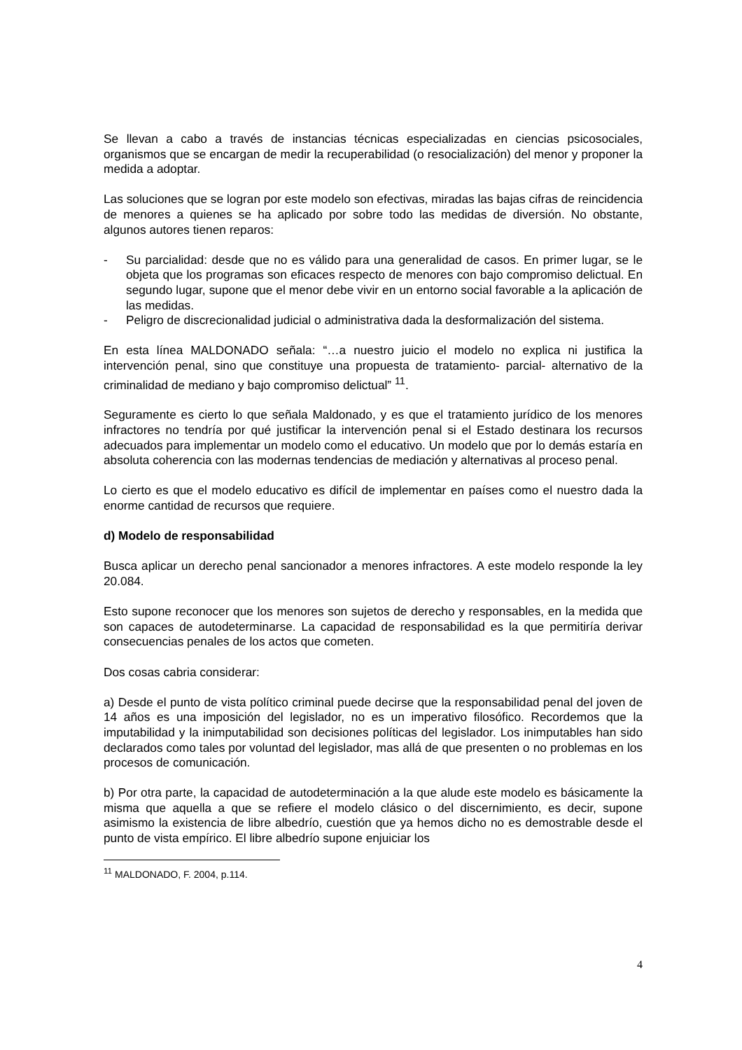Se llevan a cabo a través de instancias técnicas especializadas en ciencias psicosociales, organismos que se encargan de medir la recuperabilidad (o resocialización) del menor y proponer la medida a adoptar.
Las soluciones que se logran por este modelo son efectivas, miradas las bajas cifras de reincidencia de menores a quienes se ha aplicado por sobre todo las medidas de diversión. No obstante, algunos autores tienen reparos:
- Su parcialidad: desde que no es válido para una generalidad de casos. En primer lugar, se le objeta que los programas son eficaces respecto de menores con bajo compromiso delictual. En segundo lugar, supone que el menor debe vivir en un entorno social favorable a la aplicación de las medidas.
- Peligro de discrecionalidad judicial o administrativa dada la desformalización del sistema.
En esta línea MALDONADO señala: “…a nuestro juicio el modelo no explica ni justifica la intervención penal, sino que constituye una propuesta de tratamiento- parcial- alternativo de la criminalidad de mediano y bajo compromiso delictual” <sup>11</sup>.
Seguramente es cierto lo que señala Maldonado, y es que el tratamiento jurídico de los menores infractores no tendría por qué justificar la intervención penal si el Estado destinara los recursos adecuados para implementar un modelo como el educativo. Un modelo que por lo demás estaría en absoluta coherencia con las modernas tendencias de mediación y alternativas al proceso penal.
Lo cierto es que el modelo educativo es difícil de implementar en países como el nuestro dada la enorme cantidad de recursos que requiere.
d) Modelo de responsabilidad
Busca aplicar un derecho penal sancionador a menores infractores. A este modelo responde la ley 20.084.
Esto supone reconocer que los menores son sujetos de derecho y responsables, en la medida que son capaces de autodeterminarse. La capacidad de responsabilidad es la que permitiría derivar consecuencias penales de los actos que cometen.
Dos cosas cabria considerar:
a) Desde el punto de vista político criminal puede decirse que la responsabilidad penal del joven de 14 años es una imposición del legislador, no es un imperativo filosófico. Recordemos que la imputabilidad y la inimputabilidad son decisiones políticas del legislador. Los inimputables han sido declarados como tales por voluntad del legislador, mas allá de que presenten o no problemas en los procesos de comunicación.
b) Por otra parte, la capacidad de autodeterminación a la que alude este modelo es básicamente la misma que aquella a que se refiere el modelo clásico o del discernimiento, es decir, supone asimismo la existencia de libre albedrío, cuestión que ya hemos dicho no es demostrable desde el punto de vista empírico. El libre albedrío supone enjuiciar los
<sup>11</sup> MALDONADO, F. 2004, p.114.
4